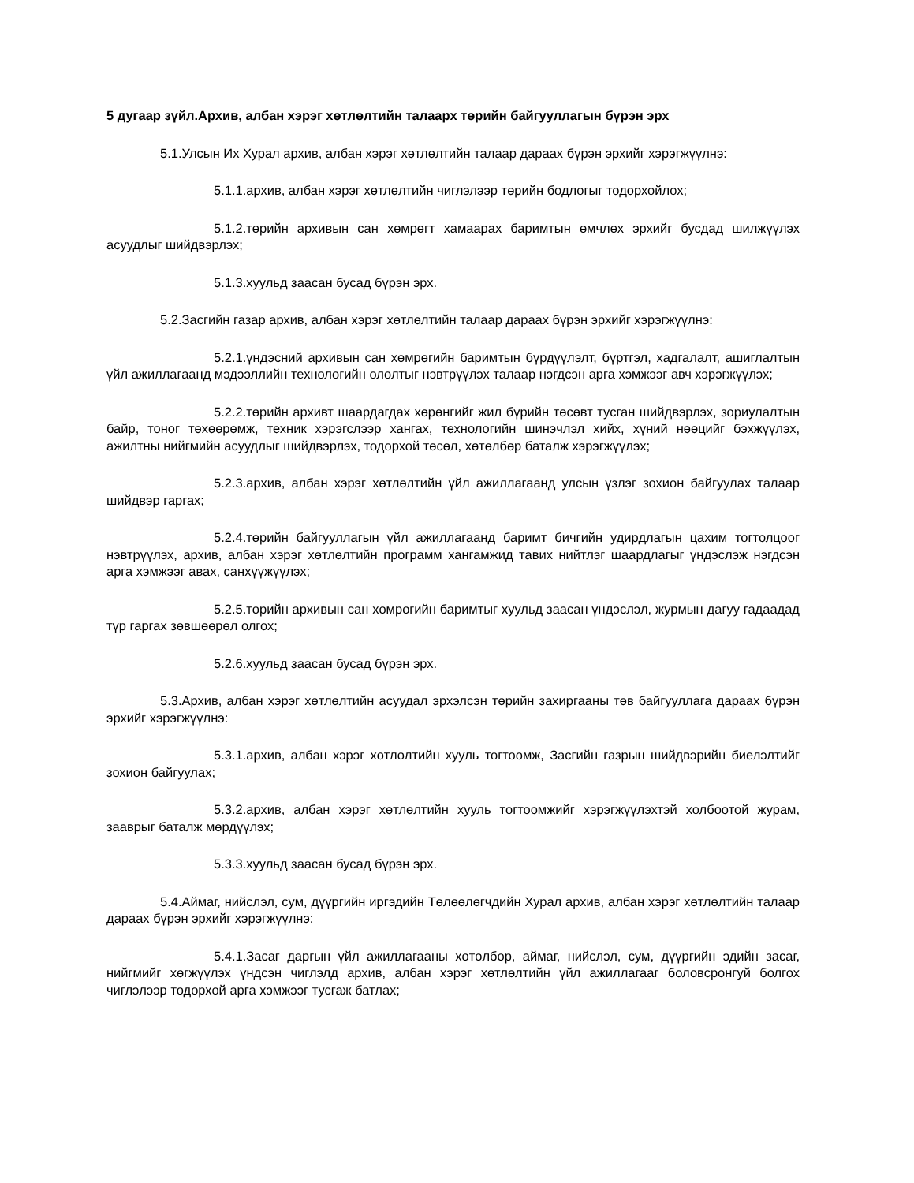5 дугаар зүйл.Архив, албан хэрэг хөтлөлтийн талаарх төрийн байгууллагын бүрэн эрх
5.1.Улсын Их Хурал архив, албан хэрэг хөтлөлтийн талаар дараах бүрэн эрхийг хэрэгжүүлнэ:
5.1.1.архив, албан хэрэг хөтлөлтийн чиглэлээр төрийн бодлогыг тодорхойлох;
5.1.2.төрийн архивын сан хөмрөгт хамаарах баримтын өмчлөх эрхийг бусдад шилжүүлэх асуудлыг шийдвэрлэх;
5.1.3.хуульд заасан бусад бүрэн эрх.
5.2.Засгийн газар архив, албан хэрэг хөтлөлтийн талаар дараах бүрэн эрхийг хэрэгжүүлнэ:
5.2.1.үндэсний архивын сан хөмрөгийн баримтын бүрдүүлэлт, бүртгэл, хадгалалт, ашиглалтын үйл ажиллагаанд мэдээллийн технологийн ололтыг нэвтрүүлэх талаар нэгдсэн арга хэмжээг авч хэрэгжүүлэх;
5.2.2.төрийн архивт шаардагдах хөрөнгийг жил бүрийн төсөвт тусган шийдвэрлэх, зориулалтын байр, тоног төхөөрөмж, техник хэрэгслээр хангах, технологийн шинэчлэл хийх, хүний нөөцийг бэхжүүлэх, ажилтны нийгмийн асуудлыг шийдвэрлэх, тодорхой төсөл, хөтөлбөр баталж хэрэгжүүлэх;
5.2.3.архив, албан хэрэг хөтлөлтийн үйл ажиллагаанд улсын үзлэг зохион байгуулах талаар шийдвэр гаргах;
5.2.4.төрийн байгууллагын үйл ажиллагаанд баримт бичгийн удирдлагын цахим тогтолцоог нэвтрүүлэх, архив, албан хэрэг хөтлөлтийн программ хангамжид тавих нийтлэг шаардлагыг үндэслэж нэгдсэн арга хэмжээг авах, санхүүжүүлэх;
5.2.5.төрийн архивын сан хөмрөгийн баримтыг хуульд заасан үндэслэл, журмын дагуу гадаадад түр гаргах зөвшөөрөл олгох;
5.2.6.хуульд заасан бусад бүрэн эрх.
5.3.Архив, албан хэрэг хөтлөлтийн асуудал эрхэлсэн төрийн захиргааны төв байгууллага дараах бүрэн эрхийг хэрэгжүүлнэ:
5.3.1.архив, албан хэрэг хөтлөлтийн хууль тогтоомж, Засгийн газрын шийдвэрийн биелэлтийг зохион байгуулах;
5.3.2.архив, албан хэрэг хөтлөлтийн хууль тогтоомжийг хэрэгжүүлэхтэй холбоотой журам, зааврыг баталж мөрдүүлэх;
5.3.3.хуульд заасан бусад бүрэн эрх.
5.4.Аймаг, нийслэл, сум, дүүргийн иргэдийн Төлөөлөгчдийн Хурал архив, албан хэрэг хөтлөлтийн талаар дараах бүрэн эрхийг хэрэгжүүлнэ:
5.4.1.Засаг даргын үйл ажиллагааны хөтөлбөр, аймаг, нийслэл, сум, дүүргийн эдийн засаг, нийгмийг хөгжүүлэх үндсэн чиглэлд архив, албан хэрэг хөтлөлтийн үйл ажиллагааг боловсронгуй болгох чиглэлээр тодорхой арга хэмжээг тусгаж батлах;